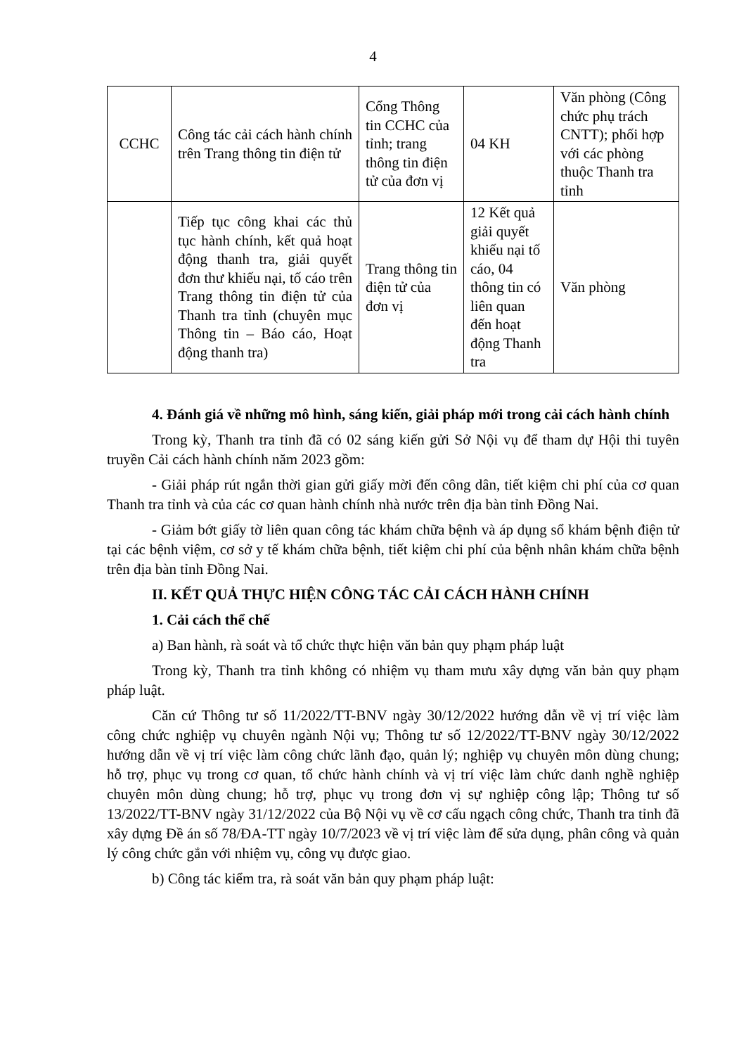4
| CCHC | Công tác cải cách hành chính trên Trang thông tin điện tử | Cổng Thông tin CCHC của tỉnh; trang thông tin điện tử của đơn vị | 04 KH | Văn phòng (Công chức phụ trách CNTT); phối hợp với các phòng thuộc Thanh tra tỉnh |
| | Tiếp tục công khai các thủ tục hành chính, kết quả hoạt động thanh tra, giải quyết đơn thư khiếu nại, tố cáo trên Trang thông tin điện tử của Thanh tra tỉnh (chuyên mục Thông tin – Báo cáo, Hoạt động thanh tra) | Trang thông tin điện tử của đơn vị | 12 Kết quả giải quyết khiếu nại tố cáo, 04 thông tin có liên quan đến hoạt động Thanh tra | Văn phòng |
4. Đánh giá về những mô hình, sáng kiến, giải pháp mới trong cải cách hành chính
Trong kỳ, Thanh tra tỉnh đã có 02 sáng kiến gửi Sở Nội vụ để tham dự Hội thi tuyên truyền Cải cách hành chính năm 2023 gồm:
- Giải pháp rút ngắn thời gian gửi giấy mời đến công dân, tiết kiệm chi phí của cơ quan Thanh tra tỉnh và của các cơ quan hành chính nhà nước trên địa bàn tỉnh Đồng Nai.
- Giảm bớt giấy tờ liên quan công tác khám chữa bệnh và áp dụng sổ khám bệnh điện tử tại các bệnh việm, cơ sở y tế khám chữa bệnh, tiết kiệm chi phí của bệnh nhân khám chữa bệnh trên địa bàn tỉnh Đồng Nai.
II. KẾT QUẢ THỰC HIỆN CÔNG TÁC CẢI CÁCH HÀNH CHÍNH
1. Cải cách thể chế
a) Ban hành, rà soát và tổ chức thực hiện văn bản quy phạm pháp luật
Trong kỳ, Thanh tra tỉnh không có nhiệm vụ tham mưu xây dựng văn bản quy phạm pháp luật.
Căn cứ Thông tư số 11/2022/TT-BNV ngày 30/12/2022 hướng dẫn về vị trí việc làm công chức nghiệp vụ chuyên ngành Nội vụ; Thông tư số 12/2022/TT-BNV ngày 30/12/2022 hướng dẫn về vị trí việc làm công chức lãnh đạo, quản lý; nghiệp vụ chuyên môn dùng chung; hỗ trợ, phục vụ trong cơ quan, tổ chức hành chính và vị trí việc làm chức danh nghề nghiệp chuyên môn dùng chung; hỗ trợ, phục vụ trong đơn vị sự nghiệp công lập; Thông tư số 13/2022/TT-BNV ngày 31/12/2022 của Bộ Nội vụ về cơ cấu ngạch công chức, Thanh tra tỉnh đã xây dựng Đề án số 78/ĐA-TT ngày 10/7/2023 về vị trí việc làm để sửa dụng, phân công và quản lý công chức gắn với nhiệm vụ, công vụ được giao.
b) Công tác kiểm tra, rà soát văn bản quy phạm pháp luật: